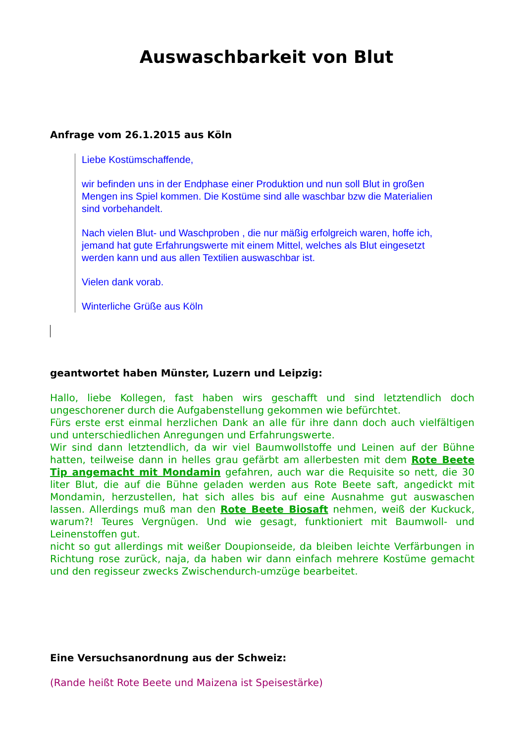Auswaschbarkeit von Blut
Anfrage vom 26.1.2015 aus Köln
Liebe Kostümschaffende,
wir befinden uns in der Endphase einer Produktion und nun soll Blut in großen Mengen ins Spiel kommen. Die Kostüme sind alle waschbar bzw die Materialien sind vorbehandelt.
Nach vielen Blut- und Waschproben , die nur mäßig erfolgreich waren, hoffe ich, jemand hat gute Erfahrungswerte mit einem Mittel, welches als Blut eingesetzt werden kann und aus allen Textilien auswaschbar ist.
Vielen dank vorab.
Winterliche Grüße aus Köln
geantwortet haben Münster, Luzern und Leipzig:
Hallo, liebe Kollegen, fast haben wirs geschafft und sind letztendlich doch ungeschorener durch die Aufgabenstellung gekommen wie befürchtet.
Fürs erste erst einmal herzlichen Dank an alle für ihre dann doch auch vielfältigen und unterschiedlichen Anregungen und Erfahrungswerte.
Wir sind dann letztendlich, da wir viel Baumwollstoffe und Leinen auf der Bühne hatten, teilweise dann in helles grau gefärbt am allerbesten mit dem Rote Beete Tip angemacht mit Mondamin gefahren, auch war die Requisite so nett, die 30 liter Blut, die auf die Bühne geladen werden aus Rote Beete saft, angedickt mit Mondamin, herzustellen, hat sich alles bis auf eine Ausnahme gut auswaschen lassen. Allerdings muß man den Rote Beete Biosaft nehmen, weiß der Kuckuck, warum?! Teures Vergnügen. Und wie gesagt, funktioniert mit Baumwoll- und Leinenstoffen gut.
nicht so gut allerdings mit weißer Doupionseide, da bleiben leichte Verfärbungen in Richtung rose zurück, naja, da haben wir dann einfach mehrere Kostüme gemacht und den regisseur zwecks Zwischendurch-umzüge bearbeitet.
Eine Versuchsanordnung aus der Schweiz:
(Rande heißt Rote Beete und Maizena ist Speisestärke)